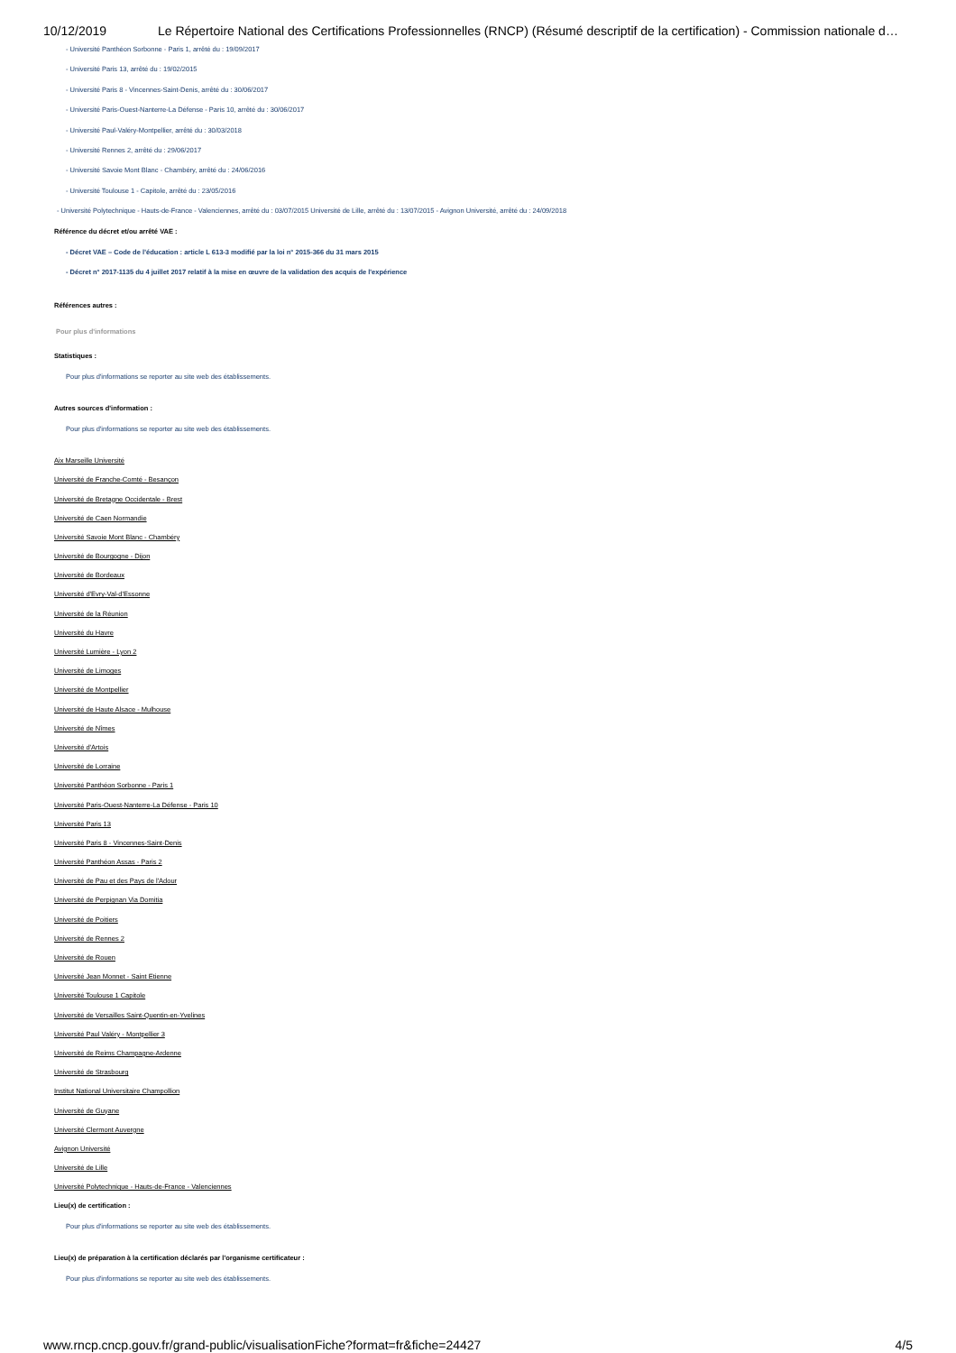10/12/2019 Le Répertoire National des Certifications Professionnelles (RNCP) (Résumé descriptif de la certification) - Commission nationale d…
- Université Panthéon Sorbonne - Paris 1, arrêté du : 19/09/2017
- Université Paris 13, arrêté du : 19/02/2015
- Université Paris 8 - Vincennes-Saint-Denis, arrêté du : 30/06/2017
- Université Paris-Ouest-Nanterre-La Défense - Paris 10, arrêté du : 30/06/2017
- Université Paul-Valéry-Montpellier, arrêté du : 30/03/2018
- Université Rennes 2, arrêté du : 29/06/2017
- Université Savoie Mont Blanc - Chambéry, arrêté du : 24/06/2016
- Université Toulouse 1 - Capitole, arrêté du : 23/05/2016
- Université Polytechnique - Hauts-de-France - Valenciennes, arrêté du : 03/07/2015 Université de Lille, arrêté du : 13/07/2015 - Avignon Université, arrêté du : 24/09/2018
Référence du décret et/ou arrêté VAE :
- Décret VAE – Code de l’éducation : article L 613-3 modifié par la loi n° 2015-366 du 31 mars 2015
- Décret n° 2017-1135 du 4 juillet 2017 relatif à la mise en œuvre de la validation des acquis de l'expérience
Références autres :
Pour plus d'informations
Statistiques :
Pour plus d'informations se reporter au site web des établissements.
Autres sources d'information :
Pour plus d'informations se reporter au site web des établissements.
Aix Marseille Université
Université de Franche-Comté - Besançon
Université de Bretagne Occidentale - Brest
Université de Caen Normandie
Université Savoie Mont Blanc - Chambéry
Université de Bourgogne - Dijon
Université de Bordeaux
Université d'Evry-Val-d'Essonne
Université de la Réunion
Université du Havre
Université Lumière - Lyon 2
Université de Limoges
Université de Montpellier
Université de Haute Alsace - Mulhouse
Université de Nîmes
Université d'Artois
Université de Lorraine
Université Panthéon Sorbonne - Paris 1
Université Paris-Ouest-Nanterre-La Défense - Paris 10
Université Paris 13
Université Paris 8 - Vincennes-Saint-Denis
Université Panthéon Assas - Paris 2
Université de Pau et des Pays de l'Adour
Université de Perpignan Via Domitia
Université de Poitiers
Université de Rennes 2
Université de Rouen
Université Jean Monnet - Saint Etienne
Université Toulouse 1 Capitole
Université de Versailles Saint-Quentin-en-Yvelines
Université Paul Valéry - Montpellier 3
Université de Reims Champagne-Ardenne
Université de Strasbourg
Institut National Universitaire Champollion
Université de Guyane
Université Clermont Auvergne
Avignon Université
Université de Lille
Université Polytechnique - Hauts-de-France - Valenciennes
Lieu(x) de certification :
Pour plus d'informations se reporter au site web des établissements.
Lieu(x) de préparation à la certification déclarés par l'organisme certificateur :
Pour plus d'informations se reporter au site web des établissements.
www.rncp.cncp.gouv.fr/grand-public/visualisationFiche?format=fr&fiche=24427 4/5